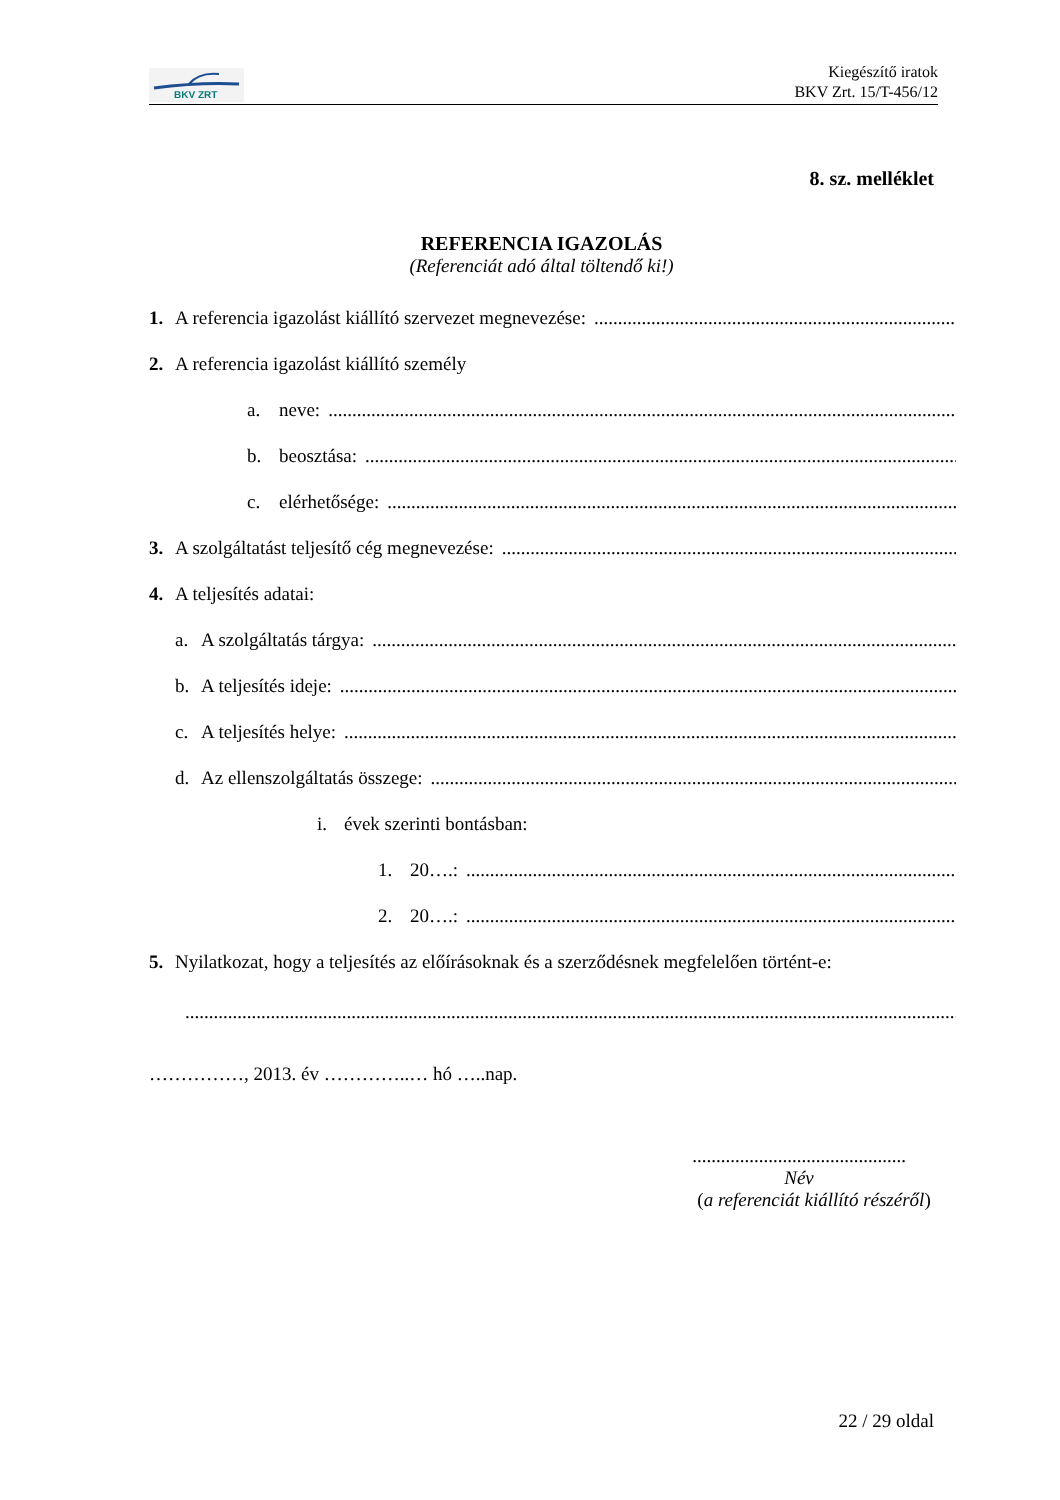BKV ZRT
Kiegészítő iratok
BKV Zrt. 15/T-456/12
8. sz. melléklet
REFERENCIA IGAZOLÁS
(Referenciát adó által töltendő ki!)
1. A referencia igazolást kiállító szervezet megnevezése:..............................................................................................
2. A referencia igazolást kiállító személy
a. neve:...............................................................................................................................................
b. beosztása:...............................................................................................................................................
c. elérhetősége:...............................................................................................................................................
3. A szolgáltatást teljesítő cég megnevezése:...............................................................................................................................................
4. A teljesítés adatai:
a. A szolgáltatás tárgya:...............................................................................................................................................
b. A teljesítés ideje:...............................................................................................................................................
c. A teljesítés helye:...............................................................................................................................................
d. Az ellenszolgáltatás összege:...............................................................................................................................................
i. évek szerinti bontásban:
1. 20….:...............................................................................................................................................
2. 20….:...............................................................................................................................................
5. Nyilatkozat, hogy a teljesítés az előírásoknak és a szerződésnek megfelelően történt-e:
.....................................................................................................................................................................
……………, 2013. év …………..… hó …..nap.
.............................................
Név
(a referenciát kiállító részéről)
22 / 29 oldal